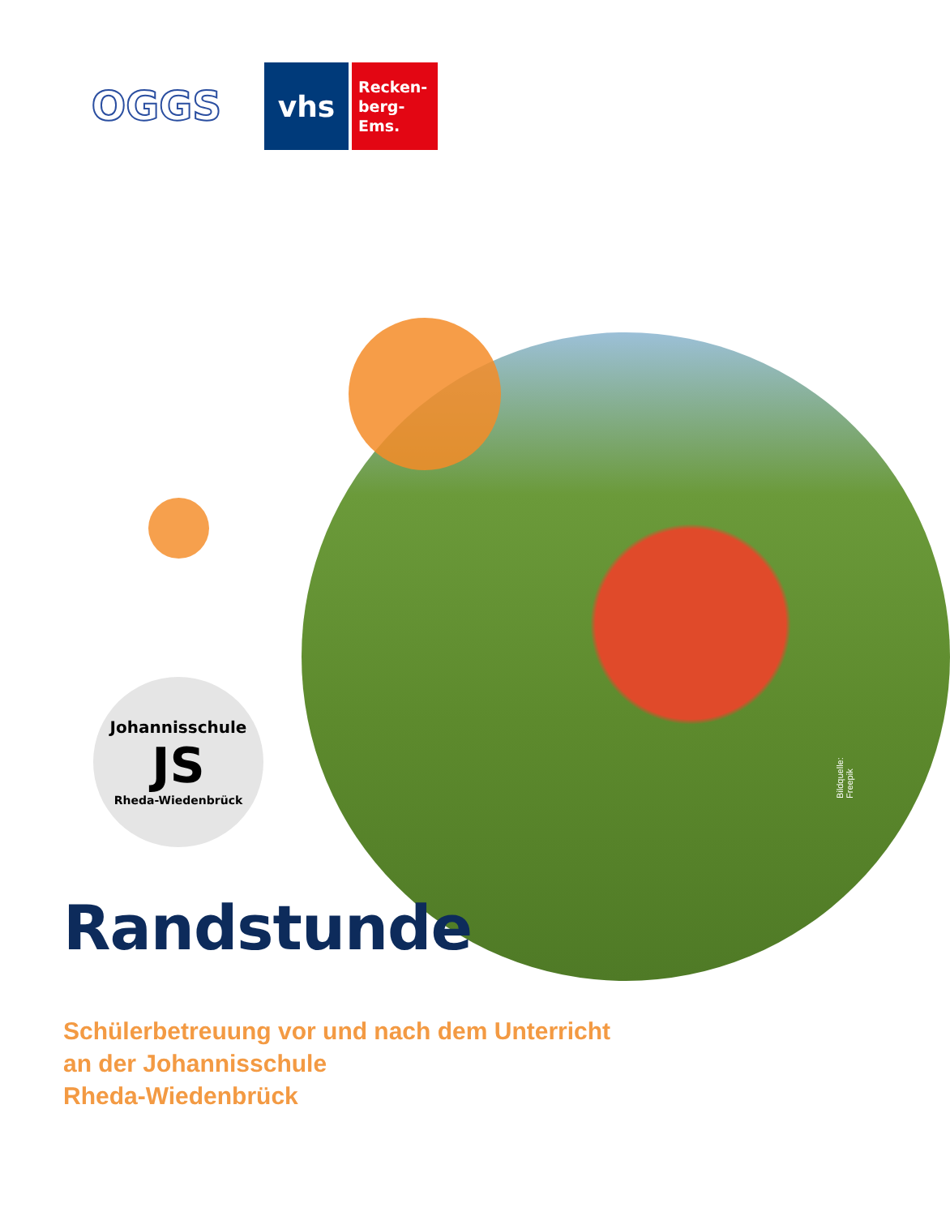OGGS
vhs
Recken-
berg-
Ems.
Johannisschule
JS
Rheda-Wiedenbrück
Bildquelle: Freepik
Randstunde
Schülerbetreuung vor und nach dem Unterricht
an der Johannisschule
Rheda-Wiedenbrück